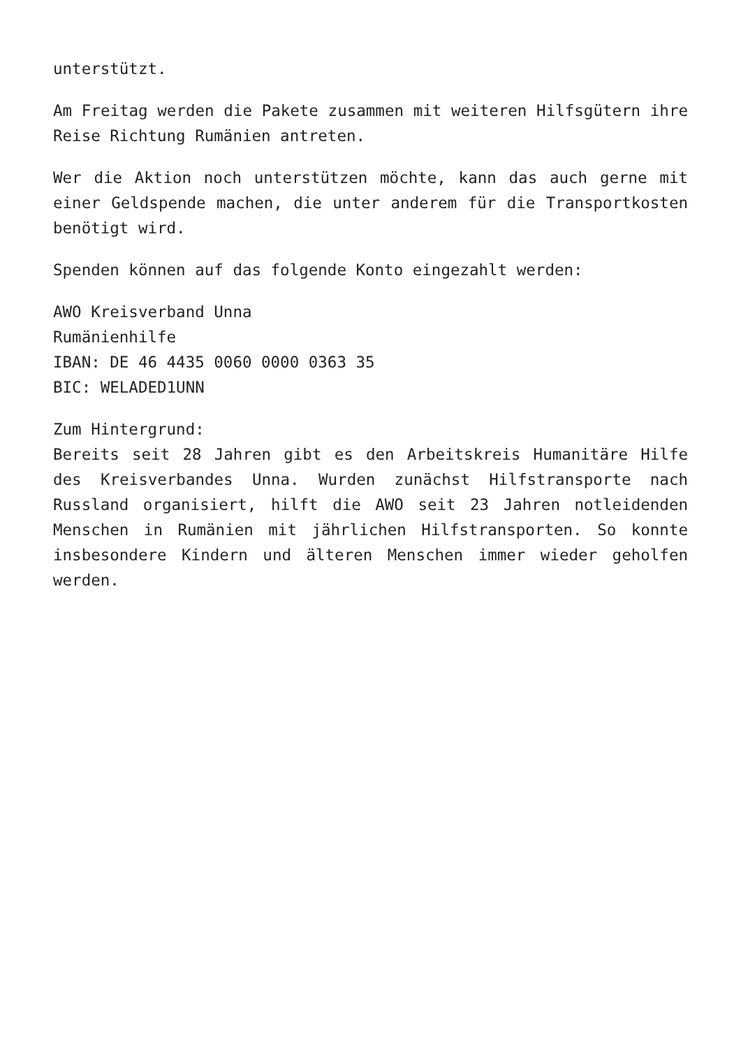unterstützt.
Am Freitag werden die Pakete zusammen mit weiteren Hilfsgütern ihre Reise Richtung Rumänien antreten.
Wer die Aktion noch unterstützen möchte, kann das auch gerne mit einer Geldspende machen, die unter anderem für die Transportkosten benötigt wird.
Spenden können auf das folgende Konto eingezahlt werden:
AWO Kreisverband Unna
Rumänienhilfe
IBAN: DE 46 4435 0060 0000 0363 35
BIC: WELADED1UNN
Zum Hintergrund:
Bereits seit 28 Jahren gibt es den Arbeitskreis Humanitäre Hilfe des Kreisverbandes Unna. Wurden zunächst Hilfstransporte nach Russland organisiert, hilft die AWO seit 23 Jahren notleidenden Menschen in Rumänien mit jährlichen Hilfstransporten. So konnte insbesondere Kindern und älteren Menschen immer wieder geholfen werden.